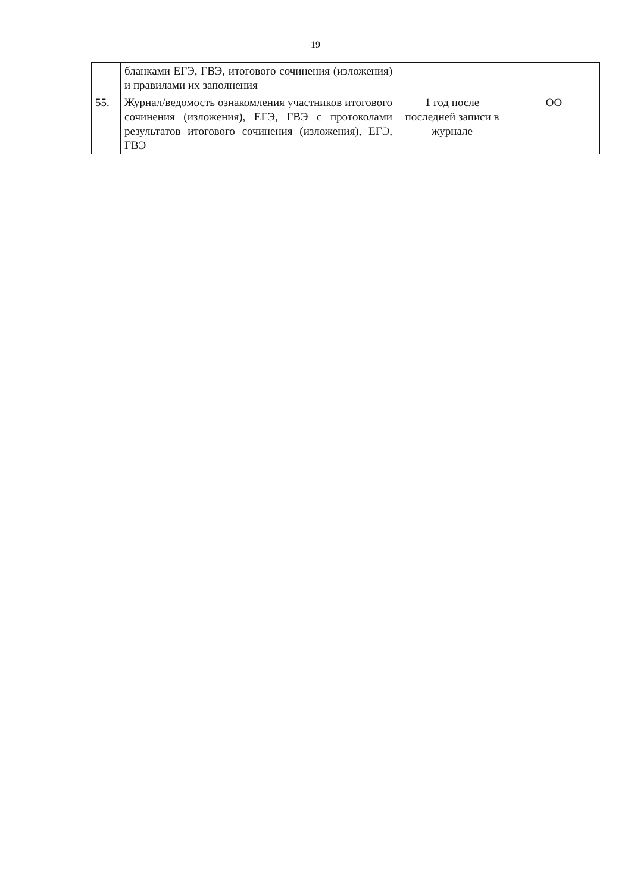19
| | бланками ЕГЭ, ГВЭ, итогового сочинения (изложения) и правилами их заполнения | | |
| 55. | Журнал/ведомость ознакомления участников итогового сочинения (изложения), ЕГЭ, ГВЭ с протоколами результатов итогового сочинения (изложения), ЕГЭ, ГВЭ | 1 год после последней записи в журнале | ОО |